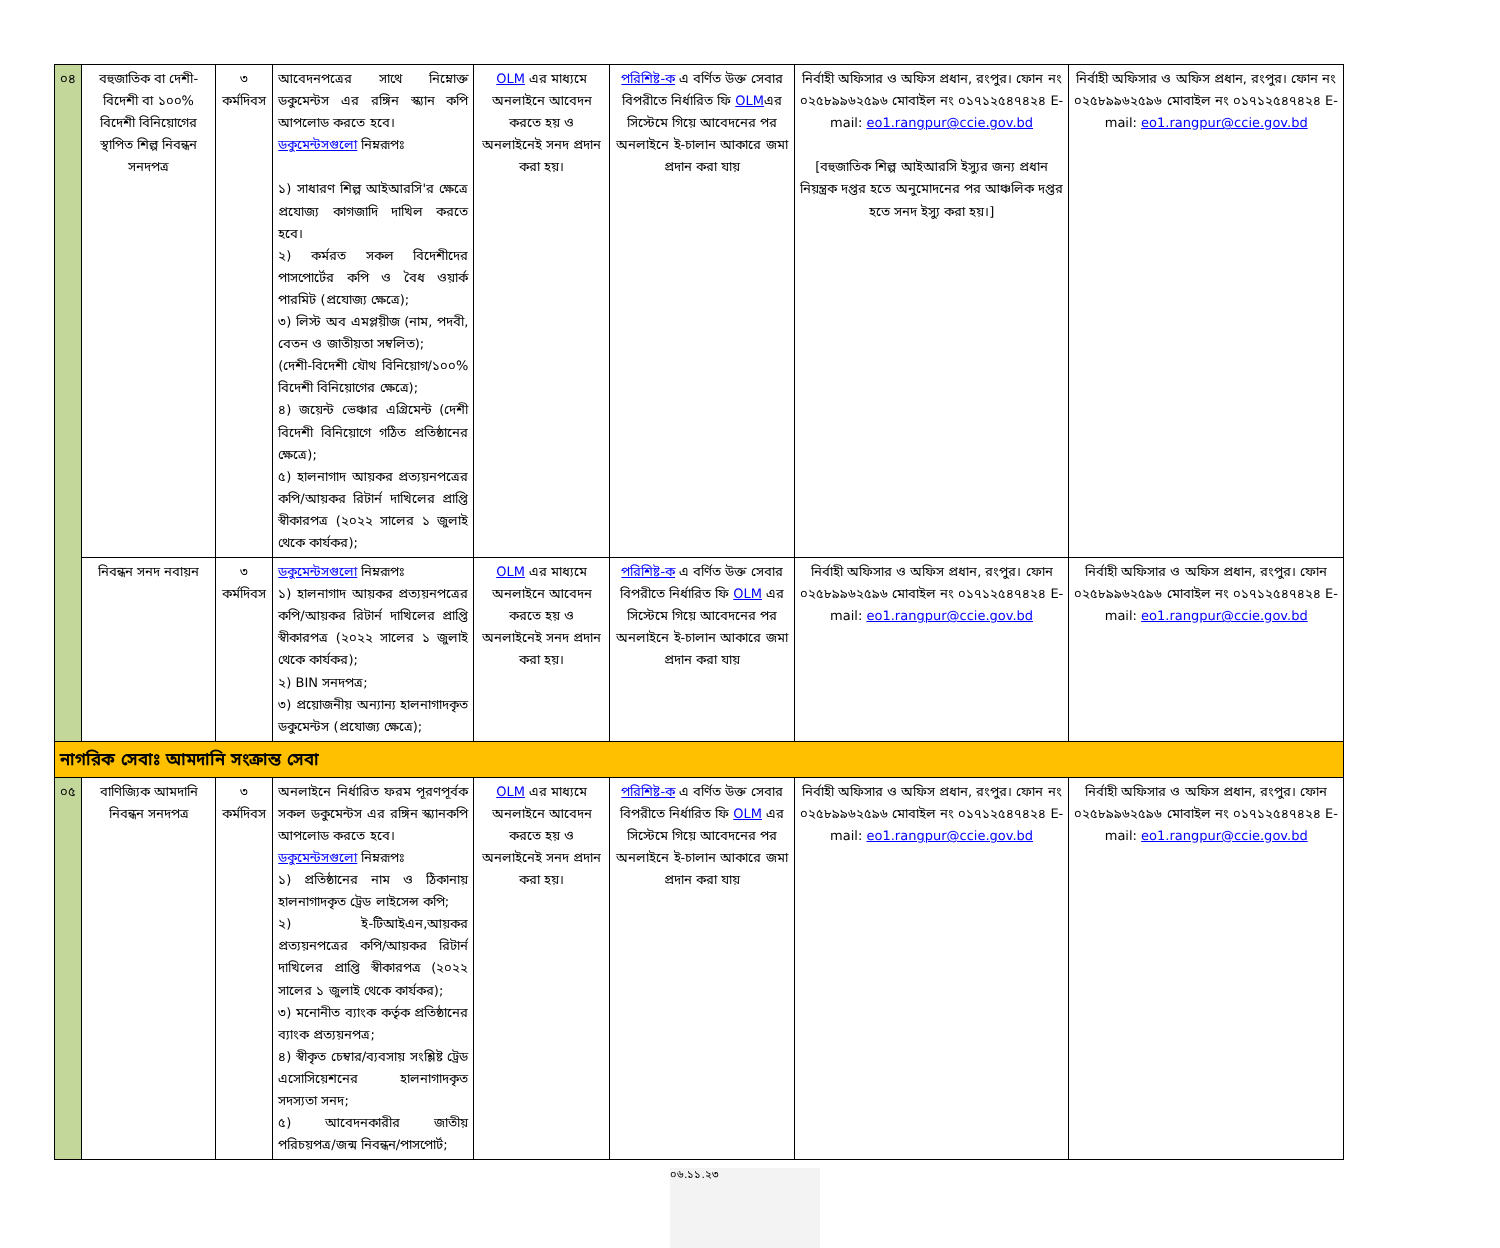| ০৪ | বহুজাতিক বা দেশী-বিদেশী বা ১০০% বিদেশী বিনিয়োগের স্থাপিত শিল্প নিবন্ধন সনদপত্র | ৩ কর্মদিবস | আবেদনপত্রের সাথে নিম্নোক্ত ডকুমেন্টস এর রঙ্গিন স্ক্যান কপি আপলোড করতে হবে। ডকুমেন্টসগুলো নিম্নরূপঃ ১) সাধারণ শিল্প আইআরসি'র ক্ষেত্রে প্রযোজ্য কাগজাদি দাখিল করতে হবে। ২) কর্মরত সকল বিদেশীদের পাসপোর্টের কপি ও বৈধ ওয়ার্ক পারমিট (প্রযোজ্য ক্ষেত্রে); ৩) লিস্ট অব এমপ্লয়ীজ (নাম, পদবী, বেতন ও জাতীয়তা সম্বলিত); (দেশী-বিদেশী যৌথ বিনিয়োগ/১০০% বিদেশী বিনিয়োগের ক্ষেত্রে); ৪) জয়েন্ট ভেঞ্চার এগ্রিমেন্ট (দেশী বিদেশী বিনিয়োগে গঠিত প্রতিষ্ঠানের ক্ষেত্রে); ৫) হালনাগাদ আয়কর প্রত্যয়নপত্রের কপি/আয়কর রিটার্ন দাখিলের প্রাপ্তি স্বীকারপত্র (২০২২ সালের ১ জুলাই থেকে কার্যকর); | OLM এর মাধ্যমে অনলাইনে আবেদন করতে হয় ও অনলাইনেই সনদ প্রদান করা হয়। | পরিশিষ্ট-ক এ বর্ণিত উক্ত সেবার বিপরীতে নির্ধারিত ফি OLM এর সিস্টেমে গিয়ে আবেদনের পর অনলাইনে ই-চালান আকারে জমা প্রদান করা যায় | নির্বাহী অফিসার ও অফিস প্রধান, রংপুর। ফোন নং ০২৫৮৯৯৬২৫৯৬ মোবাইল নং ০১৭১২৫৪৭৪২৪ E-mail: eo1.rangpur@ccie.gov.bd [বহুজাতিক শিল্প আইআরসি ইস্যুর জন্য প্রধান নিয়ন্ত্রক দপ্তর হতে অনুমোদনের পর আঞ্চলিক দপ্তর হতে সনদ ইস্যু করা হয়।] | নির্বাহী অফিসার ও অফিস প্রধান, রংপুর। ফোন নং ০২৫৮৯৯৬২৫৯৬ মোবাইল নং ০১৭১২৫৪৭৪২৪ E-mail: eo1.rangpur@ccie.gov.bd |
| | নিবন্ধন সনদ নবায়ন | ৩ কর্মদিবস | ডকুমেন্টসগুলো নিম্নরূপঃ ১) হালনাগাদ আয়কর প্রত্যয়নপত্রের কপি/আয়কর রিটার্ন দাখিলের প্রাপ্তি স্বীকারপত্র (২০২২ সালের ১ জুলাই থেকে কার্যকর); ২) BIN সনদপত্র; ৩) প্রয়োজনীয় অন্যান্য হালনাগাদকৃত ডকুমেন্টস (প্রযোজ্য ক্ষেত্রে); | OLM এর মাধ্যমে অনলাইনে আবেদন করতে হয় ও অনলাইনেই সনদ প্রদান করা হয়। | পরিশিষ্ট-ক এ বর্ণিত উক্ত সেবার বিপরীতে নির্ধারিত ফি OLM এর সিস্টেমে গিয়ে আবেদনের পর অনলাইনে ই-চালান আকারে জমা প্রদান করা যায় | নির্বাহী অফিসার ও অফিস প্রধান, রংপুর। ফোন ০২৫৮৯৯৬২৫৯৬ মোবাইল নং ০১৭১২৫৪৭৪২৪ E-mail: eo1.rangpur@ccie.gov.bd | নির্বাহী অফিসার ও অফিস প্রধান, রংপুর। ফোন ০২৫৮৯৯৬২৫৯৬ মোবাইল নং ০১৭১২৫৪৭৪২৪ E-mail: eo1.rangpur@ccie.gov.bd |
| নাগরিক সেবাঃ আমদানি সংক্রান্ত সেবা | | | | | | | |
| ০৫ | বাণিজ্যিক আমদানি নিবন্ধন সনদপত্র | ৩ কর্মদিবস | অনলাইনে নির্ধারিত ফরম পূরণপূর্বক সকল ডকুমেন্টস এর রঙ্গিন স্ক্যানকপি আপলোড করতে হবে। ডকুমেন্টসগুলো নিম্নরূপঃ ১) প্রতিষ্ঠানের নাম ও ঠিকানায় হালনাগাদকৃত ট্রেড লাইসেন্স কপি; ২) ই-টিআইএন,আয়কর প্রত্যয়নপত্রের কপি/আয়কর রিটার্ন দাখিলের প্রাপ্তি স্বীকারপত্র (২০২২ সালের ১ জুলাই থেকে কার্যকর); ৩) মনোনীত ব্যাংক কর্তৃক প্রতিষ্ঠানের ব্যাংক প্রত্যয়নপত্র; ৪) স্বীকৃত চেম্বার/ব্যবসায় সংশ্লিষ্ট ট্রেড এসোসিয়েশনের হালনাগাদকৃত সদস্যতা সনদ; ৫) আবেদনকারীর জাতীয় পরিচয়পত্র/জন্ম নিবন্ধন/পাসপোর্ট; | OLM এর মাধ্যমে অনলাইনে আবেদন করতে হয় ও অনলাইনেই সনদ প্রদান করা হয়। | পরিশিষ্ট-ক এ বর্ণিত উক্ত সেবার বিপরীতে নির্ধারিত ফি OLM এর সিস্টেমে গিয়ে আবেদনের পর অনলাইনে ই-চালান আকারে জমা প্রদান করা যায় | নির্বাহী অফিসার ও অফিস প্রধান, রংপুর। ফোন নং ০২৫৮৯৯৬২৫৯৬ মোবাইল নং ০১৭১২৫৪৭৪২৪ E-mail: eo1.rangpur@ccie.gov.bd | নির্বাহী অফিসার ও অফিস প্রধান, রংপুর। ফোন ০২৫৮৯৯৬২৫৯৬ মোবাইল নং ০১৭১২৫৪৭৪২৪ E-mail: eo1.rangpur@ccie.gov.bd |
০৬.১১.২৩